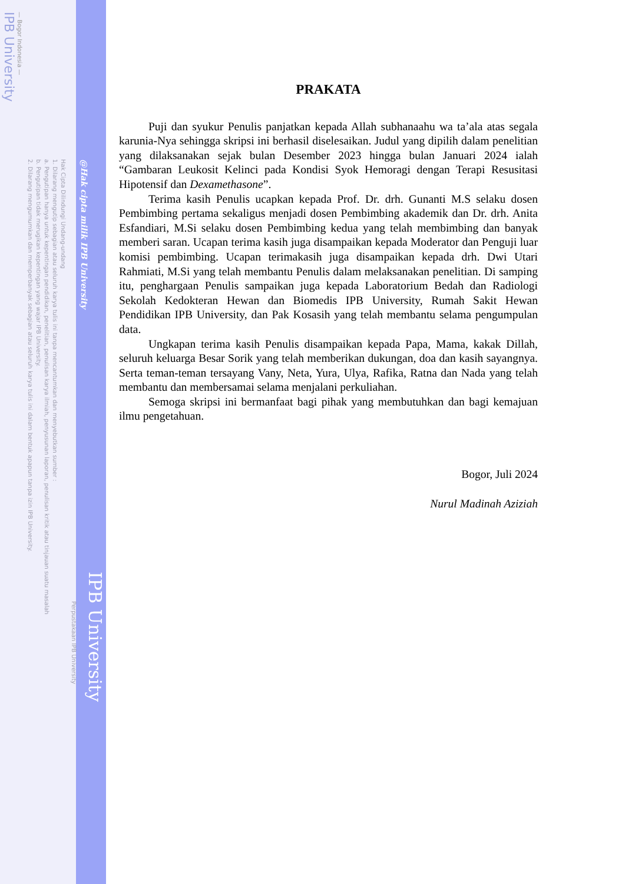IPB University
— Bogor Indonesia —
Hak Cipta Dilindungi Undang-undang
1. Dilarang mengutip sebagian atau seluruh karya tulis ini tanpa mencantumkan dan menyebutkan sumber :
a. Pengutipan hanya untuk kepentingan pendidikan, penelitian, penulisan karya ilmiah, penyusunan laporan, penulisan kritik atau tinjauan suatu masalah
b. Pengutipan tidak merugikan kepentingan yang wajar IPB University.
2. Dilarang mengumumkan dan memperbanyak sebagian atau seluruh karya tulis ini dalam bentuk apapun tanpa izin IPB University.
Perpustakaan IPB University
@Hak cipta milik IPB University
IPB University
PRAKATA
Puji dan syukur Penulis panjatkan kepada Allah subhanaahu wa ta’ala atas segala karunia-Nya sehingga skripsi ini berhasil diselesaikan. Judul yang dipilih dalam penelitian yang dilaksanakan sejak bulan Desember 2023 hingga bulan Januari 2024 ialah “Gambaran Leukosit Kelinci pada Kondisi Syok Hemoragi dengan Terapi Resusitasi Hipotensif dan Dexamethasone”.
Terima kasih Penulis ucapkan kepada Prof. Dr. drh. Gunanti M.S selaku dosen Pembimbing pertama sekaligus menjadi dosen Pembimbing akademik dan Dr. drh. Anita Esfandiari, M.Si selaku dosen Pembimbing kedua yang telah membimbing dan banyak memberi saran. Ucapan terima kasih juga disampaikan kepada Moderator dan Penguji luar komisi pembimbing. Ucapan terimakasih juga disampaikan kepada drh. Dwi Utari Rahmiati, M.Si yang telah membantu Penulis dalam melaksanakan penelitian. Di samping itu, penghargaan Penulis sampaikan juga kepada Laboratorium Bedah dan Radiologi Sekolah Kedokteran Hewan dan Biomedis IPB University, Rumah Sakit Hewan Pendidikan IPB University, dan Pak Kosasih yang telah membantu selama pengumpulan data.
Ungkapan terima kasih Penulis disampaikan kepada Papa, Mama, kakak Dillah, seluruh keluarga Besar Sorik yang telah memberikan dukungan, doa dan kasih sayangnya. Serta teman-teman tersayang Vany, Neta, Yura, Ulya, Rafika, Ratna dan Nada yang telah membantu dan membersamai selama menjalani perkuliahan.
Semoga skripsi ini bermanfaat bagi pihak yang membutuhkan dan bagi kemajuan ilmu pengetahuan.
Bogor, Juli 2024
Nurul Madinah Aziziah